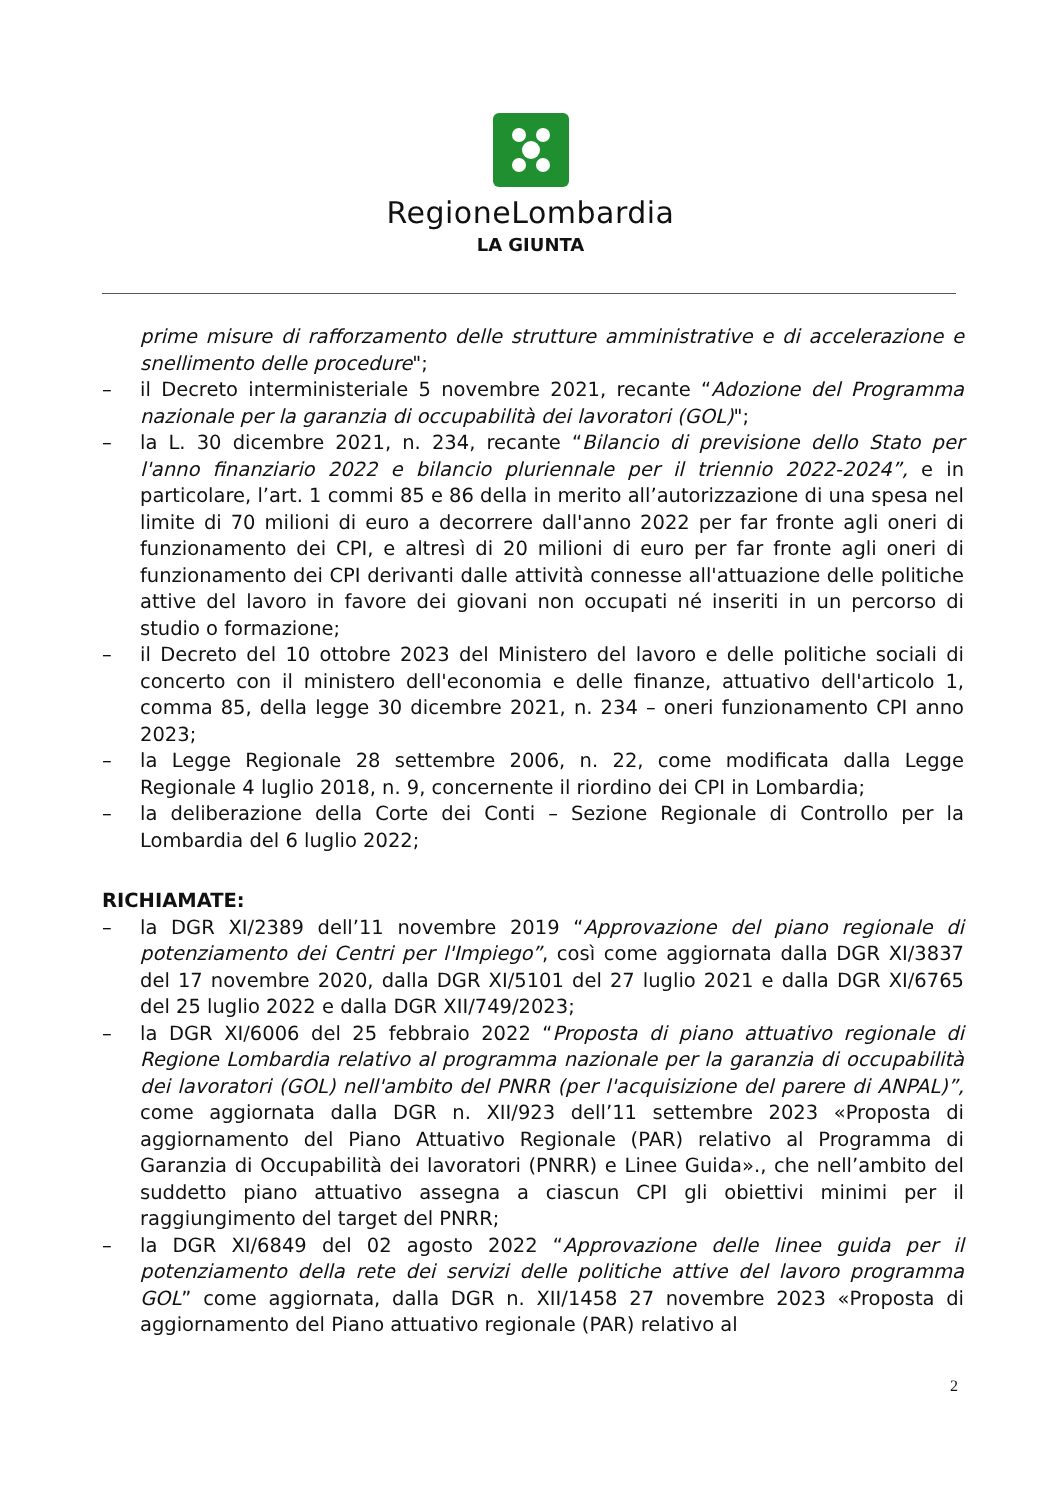RegioneLombardia
LA GIUNTA
prime misure di rafforzamento delle strutture amministrative e di accelerazione e snellimento delle procedure";
– il Decreto interministeriale 5 novembre 2021, recante “Adozione del Programma nazionale per la garanzia di occupabilità dei lavoratori (GOL)";
– la L. 30 dicembre 2021, n. 234, recante “Bilancio di previsione dello Stato per l'anno finanziario 2022 e bilancio pluriennale per il triennio 2022-2024”, e in particolare, l’art. 1 commi 85 e 86 della in merito all’autorizzazione di una spesa nel limite di 70 milioni di euro a decorrere dall'anno 2022 per far fronte agli oneri di funzionamento dei CPI, e altresì di 20 milioni di euro per far fronte agli oneri di funzionamento dei CPI derivanti dalle attività connesse all'attuazione delle politiche attive del lavoro in favore dei giovani non occupati né inseriti in un percorso di studio o formazione;
– il Decreto del 10 ottobre 2023 del Ministero del lavoro e delle politiche sociali di concerto con il ministero dell'economia e delle finanze, attuativo dell'articolo 1, comma 85, della legge 30 dicembre 2021, n. 234 – oneri funzionamento CPI anno 2023;
– la Legge Regionale 28 settembre 2006, n. 22, come modificata dalla Legge Regionale 4 luglio 2018, n. 9, concernente il riordino dei CPI in Lombardia;
– la deliberazione della Corte dei Conti – Sezione Regionale di Controllo per la Lombardia del 6 luglio 2022;
RICHIAMATE:
– la DGR XI/2389 dell’11 novembre 2019 “Approvazione del piano regionale di potenziamento dei Centri per l'Impiego”, così come aggiornata dalla DGR XI/3837 del 17 novembre 2020, dalla DGR XI/5101 del 27 luglio 2021 e dalla DGR XI/6765 del 25 luglio 2022 e dalla DGR XII/749/2023;
– la DGR XI/6006 del 25 febbraio 2022 “Proposta di piano attuativo regionale di Regione Lombardia relativo al programma nazionale per la garanzia di occupabilità dei lavoratori (GOL) nell'ambito del PNRR (per l'acquisizione del parere di ANPAL)”, come aggiornata dalla DGR n. XII/923 dell’11 settembre 2023 «Proposta di aggiornamento del Piano Attuativo Regionale (PAR) relativo al Programma di Garanzia di Occupabilità dei lavoratori (PNRR) e Linee Guida»., che nell’ambito del suddetto piano attuativo assegna a ciascun CPI gli obiettivi minimi per il raggiungimento del target del PNRR;
– la DGR XI/6849 del 02 agosto 2022 “Approvazione delle linee guida per il potenziamento della rete dei servizi delle politiche attive del lavoro programma GOL” come aggiornata, dalla DGR n. XII/1458 27 novembre 2023 «Proposta di aggiornamento del Piano attuativo regionale (PAR) relativo al
2